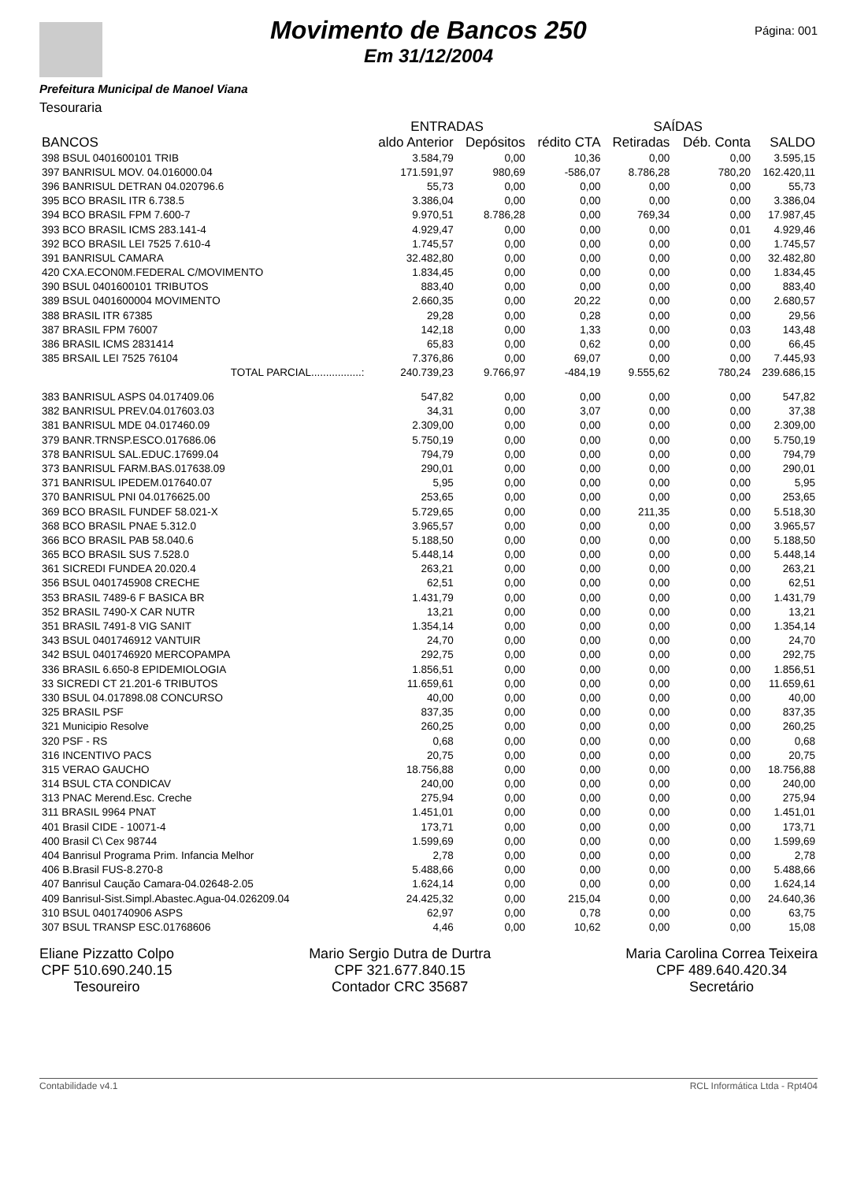Movimento de Bancos 250
Em 31/12/2004
Página: 001
Prefeitura Municipal de Manoel Viana
Tesouraria
| | ENTRADAS | | | SAÍDAS | | |
| --- | --- | --- | --- | --- | --- | --- |
| BANCOS | aldo Anterior | Depósitos | rédito CTA | Retiradas | Déb. Conta | SALDO |
| 398 BSUL 0401600101 TRIB | 3.584,79 | 0,00 | 10,36 | 0,00 | 0,00 | 3.595,15 |
| 397 BANRISUL MOV. 04.016000.04 | 171.591,97 | 980,69 | -586,07 | 8.786,28 | 780,20 | 162.420,11 |
| 396 BANRISUL DETRAN 04.020796.6 | 55,73 | 0,00 | 0,00 | 0,00 | 0,00 | 55,73 |
| 395 BCO BRASIL ITR 6.738.5 | 3.386,04 | 0,00 | 0,00 | 0,00 | 0,00 | 3.386,04 |
| 394 BCO BRASIL FPM 7.600-7 | 9.970,51 | 8.786,28 | 0,00 | 769,34 | 0,00 | 17.987,45 |
| 393 BCO BRASIL ICMS 283.141-4 | 4.929,47 | 0,00 | 0,00 | 0,00 | 0,01 | 4.929,46 |
| 392 BCO BRASIL LEI 7525 7.610-4 | 1.745,57 | 0,00 | 0,00 | 0,00 | 0,00 | 1.745,57 |
| 391 BANRISUL CAMARA | 32.482,80 | 0,00 | 0,00 | 0,00 | 0,00 | 32.482,80 |
| 420 CXA.ECON0M.FEDERAL C/MOVIMENTO | 1.834,45 | 0,00 | 0,00 | 0,00 | 0,00 | 1.834,45 |
| 390 BSUL 0401600101 TRIBUTOS | 883,40 | 0,00 | 0,00 | 0,00 | 0,00 | 883,40 |
| 389 BSUL 0401600004 MOVIMENTO | 2.660,35 | 0,00 | 20,22 | 0,00 | 0,00 | 2.680,57 |
| 388 BRASIL ITR 67385 | 29,28 | 0,00 | 0,28 | 0,00 | 0,00 | 29,56 |
| 387 BRASIL FPM 76007 | 142,18 | 0,00 | 1,33 | 0,00 | 0,03 | 143,48 |
| 386 BRASIL ICMS 2831414 | 65,83 | 0,00 | 0,62 | 0,00 | 0,00 | 66,45 |
| 385 BRSAIL LEI 7525 76104 | 7.376,86 | 0,00 | 69,07 | 0,00 | 0,00 | 7.445,93 |
| TOTAL PARCIAL.................: | 240.739,23 | 9.766,97 | -484,19 | 9.555,62 | 780,24 | 239.686,15 |
| 383 BANRISUL ASPS 04.017409.06 | 547,82 | 0,00 | 0,00 | 0,00 | 0,00 | 547,82 |
| 382 BANRISUL PREV.04.017603.03 | 34,31 | 0,00 | 3,07 | 0,00 | 0,00 | 37,38 |
| 381 BANRISUL MDE 04.017460.09 | 2.309,00 | 0,00 | 0,00 | 0,00 | 0,00 | 2.309,00 |
| 379 BANR.TRNSP.ESCO.017686.06 | 5.750,19 | 0,00 | 0,00 | 0,00 | 0,00 | 5.750,19 |
| 378 BANRISUL SAL.EDUC.17699.04 | 794,79 | 0,00 | 0,00 | 0,00 | 0,00 | 794,79 |
| 373 BANRISUL FARM.BAS.017638.09 | 290,01 | 0,00 | 0,00 | 0,00 | 0,00 | 290,01 |
| 371 BANRISUL IPEDEM.017640.07 | 5,95 | 0,00 | 0,00 | 0,00 | 0,00 | 5,95 |
| 370 BANRISUL PNI 04.0176625.00 | 253,65 | 0,00 | 0,00 | 0,00 | 0,00 | 253,65 |
| 369 BCO BRASIL FUNDEF 58.021-X | 5.729,65 | 0,00 | 0,00 | 211,35 | 0,00 | 5.518,30 |
| 368 BCO BRASIL PNAE 5.312.0 | 3.965,57 | 0,00 | 0,00 | 0,00 | 0,00 | 3.965,57 |
| 366 BCO BRASIL PAB 58.040.6 | 5.188,50 | 0,00 | 0,00 | 0,00 | 0,00 | 5.188,50 |
| 365 BCO BRASIL SUS 7.528.0 | 5.448,14 | 0,00 | 0,00 | 0,00 | 0,00 | 5.448,14 |
| 361 SICREDI FUNDEA 20.020.4 | 263,21 | 0,00 | 0,00 | 0,00 | 0,00 | 263,21 |
| 356 BSUL 0401745908 CRECHE | 62,51 | 0,00 | 0,00 | 0,00 | 0,00 | 62,51 |
| 353 BRASIL 7489-6 F BASICA BR | 1.431,79 | 0,00 | 0,00 | 0,00 | 0,00 | 1.431,79 |
| 352 BRASIL 7490-X CAR NUTR | 13,21 | 0,00 | 0,00 | 0,00 | 0,00 | 13,21 |
| 351 BRASIL 7491-8 VIG SANIT | 1.354,14 | 0,00 | 0,00 | 0,00 | 0,00 | 1.354,14 |
| 343 BSUL 0401746912 VANTUIR | 24,70 | 0,00 | 0,00 | 0,00 | 0,00 | 24,70 |
| 342 BSUL 0401746920 MERCOPAMPA | 292,75 | 0,00 | 0,00 | 0,00 | 0,00 | 292,75 |
| 336 BRASIL 6.650-8 EPIDEMIOLOGIA | 1.856,51 | 0,00 | 0,00 | 0,00 | 0,00 | 1.856,51 |
| 33 SICREDI CT 21.201-6 TRIBUTOS | 11.659,61 | 0,00 | 0,00 | 0,00 | 0,00 | 11.659,61 |
| 330 BSUL 04.017898.08 CONCURSO | 40,00 | 0,00 | 0,00 | 0,00 | 0,00 | 40,00 |
| 325 BRASIL PSF | 837,35 | 0,00 | 0,00 | 0,00 | 0,00 | 837,35 |
| 321 Municipio Resolve | 260,25 | 0,00 | 0,00 | 0,00 | 0,00 | 260,25 |
| 320 PSF - RS | 0,68 | 0,00 | 0,00 | 0,00 | 0,00 | 0,68 |
| 316 INCENTIVO PACS | 20,75 | 0,00 | 0,00 | 0,00 | 0,00 | 20,75 |
| 315 VERAO GAUCHO | 18.756,88 | 0,00 | 0,00 | 0,00 | 0,00 | 18.756,88 |
| 314 BSUL CTA CONDICAV | 240,00 | 0,00 | 0,00 | 0,00 | 0,00 | 240,00 |
| 313 PNAC Merend.Esc. Creche | 275,94 | 0,00 | 0,00 | 0,00 | 0,00 | 275,94 |
| 311 BRASIL 9964 PNAT | 1.451,01 | 0,00 | 0,00 | 0,00 | 0,00 | 1.451,01 |
| 401 Brasil CIDE - 10071-4 | 173,71 | 0,00 | 0,00 | 0,00 | 0,00 | 173,71 |
| 400 Brasil C\ Cex 98744 | 1.599,69 | 0,00 | 0,00 | 0,00 | 0,00 | 1.599,69 |
| 404 Banrisul Programa Prim. Infancia Melhor | 2,78 | 0,00 | 0,00 | 0,00 | 0,00 | 2,78 |
| 406 B.Brasil FUS-8.270-8 | 5.488,66 | 0,00 | 0,00 | 0,00 | 0,00 | 5.488,66 |
| 407 Banrisul Caução Camara-04.02648-2.05 | 1.624,14 | 0,00 | 0,00 | 0,00 | 0,00 | 1.624,14 |
| 409 Banrisul-Sist.Simpl.Abastec.Agua-04.026209.04 | 24.425,32 | 0,00 | 215,04 | 0,00 | 0,00 | 24.640,36 |
| 310 BSUL 0401740906 ASPS | 62,97 | 0,00 | 0,78 | 0,00 | 0,00 | 63,75 |
| 307 BSUL TRANSP ESC.01768606 | 4,46 | 0,00 | 10,62 | 0,00 | 0,00 | 15,08 |
Eliane Pizzatto Colpo
CPF 510.690.240.15
Tesoureiro
Mario Sergio Dutra de Durtra
CPF 321.677.840.15
Contador CRC 35687
Maria Carolina Correa Teixeira
CPF 489.640.420.34
Secretário
Contabilidade v4.1 RCL Informática Ltda - Rpt404